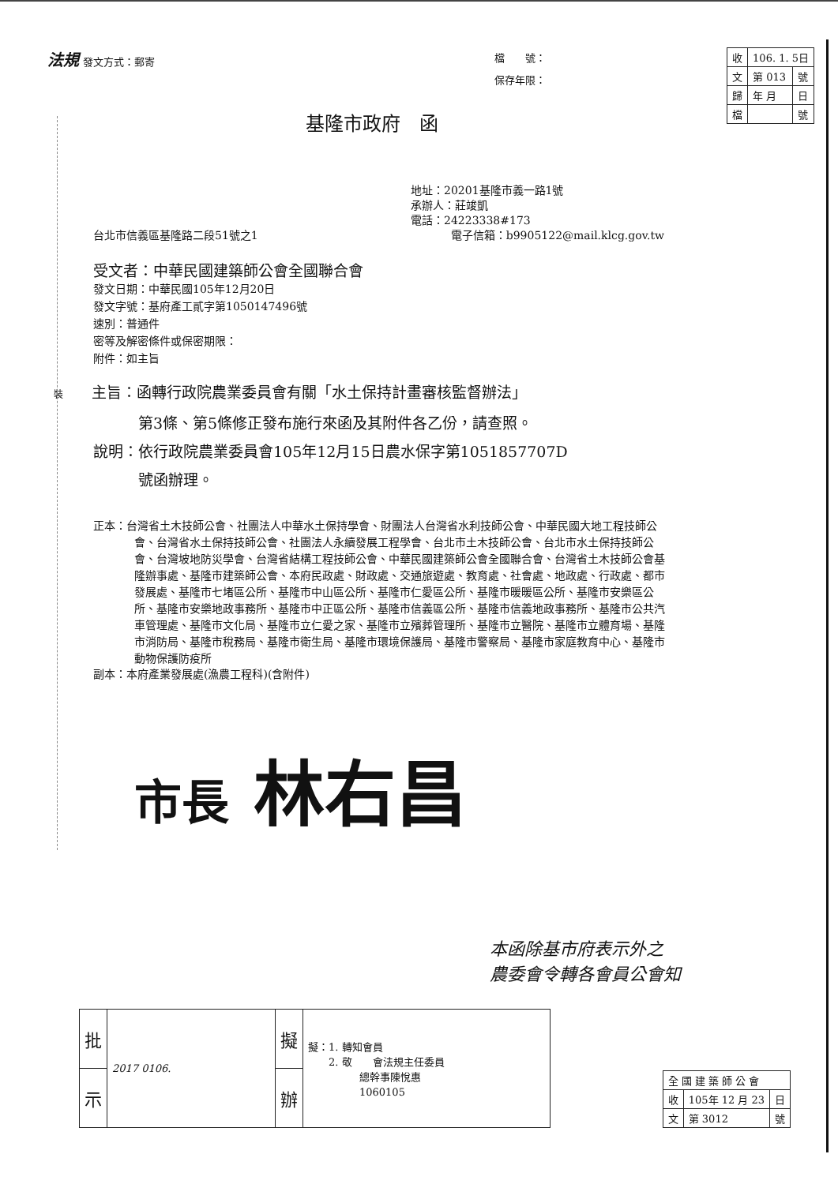法規 發文方式：郵寄
檔　　號：
保存年限：
| 收 | 106. 1. 5日 | |
| 文 | 第 013 | 號 |
| 歸 | 年 月 | 日 |
| 檔 | | 號 |
基隆市政府　函
地址：20201基隆市義一路1號
承辦人：莊竣凱
電話：24223338#173
台北市信義區基隆路二段51號之1 電子信箱：b9905122@mail.klcg.gov.tw
受文者：中華民國建築師公會全國聯合會
發文日期：中華民國105年12月20日
發文字號：基府產工貳字第1050147496號
速別：普通件
密等及解密條件或保密期限：
附件：如主旨
裝主旨：函轉行政院農業委員會有關「水土保持計畫審核監督辦法」
　　　第3條、第5條修正發布施行來函及其附件各乙份，請查照。
說明：依行政院農業委員會105年12月15日農水保字第1051857707D
　　　號函辦理。
正本：台灣省土木技師公會、社團法人中華水土保持學會、財團法人台灣省水利技師公會、中華民國大地工程技師公會、台灣省水土保持技師公會、社團法人永續發展工程學會、台北市土木技師公會、台北市水土保持技師公會、台灣坡地防災學會、台灣省結構工程技師公會、中華民國建築師公會全國聯合會、台灣省土木技師公會基隆辦事處、基隆市建築師公會、本府民政處、財政處、交通旅遊處、教育處、社會處、地政處、行政處、都市發展處、基隆市七堵區公所、基隆市中山區公所、基隆市仁愛區公所、基隆市暖暖區公所、基隆市安樂區公所、基隆市安樂地政事務所、基隆市中正區公所、基隆市信義區公所、基隆市信義地政事務所、基隆市公共汽車管理處、基隆市文化局、基隆市立仁愛之家、基隆市立殯葬管理所、基隆市立醫院、基隆市立體育場、基隆市消防局、基隆市稅務局、基隆市衛生局、基隆市環境保護局、基隆市警察局、基隆市家庭教育中心、基隆市動物保護防疫所
副本：本府產業發展處(漁農工程科)(含附件)
市長 林右昌
本函除基市府表示外之
農委會令轉各會員公會知
| 批 | 2017 0106. | 擬 | 擬：1. 轉知會員 2. 敬 會法規主任委員 總幹事陳悅惠 1060105 |
| 示 | | 辦 | |
| 全 國 建 築 師 公 會 | | |
| 收 | 105年 12 月 23 | 日 |
| 文 | 第 3012 | 號 |